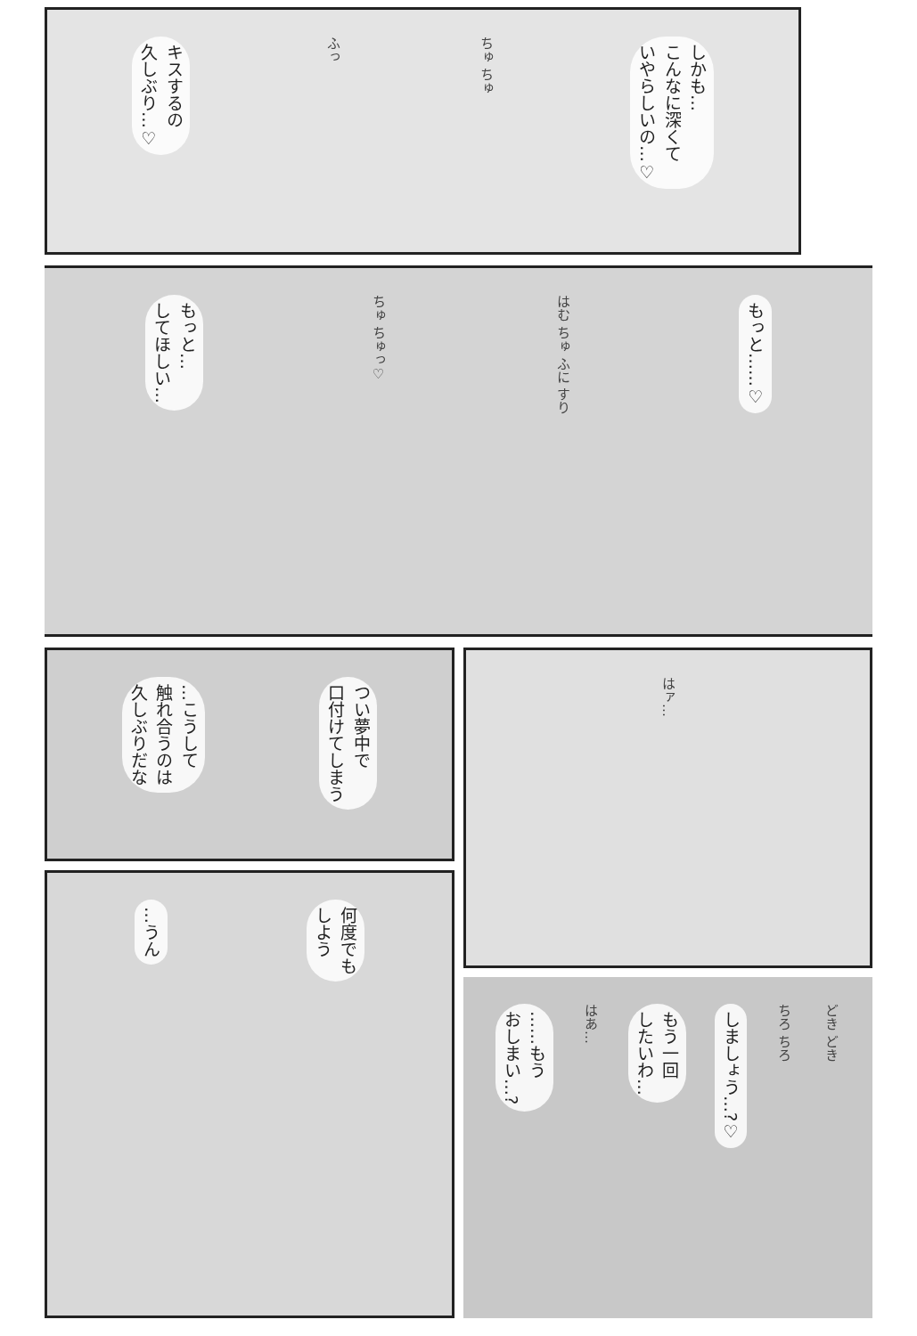キスするの
久しぶり…♡
ふっ
ちゅ ちゅ
しかも…
こんなに深くて
いやらしいの…♡
もっと…
してほしい…
ちゅ ちゅっ♡
はむ ちゅ ふに すり
もっと……♡
…こうして
触れ合うのは
久しぶりだな
つい夢中で
口付けてしまう
…うん
何度でも
しよう
はァ…
……もう
おしまい…?
はあ…
もう一回
したいわ…
しましょう…?♡
ちろ ちろ
どき どき